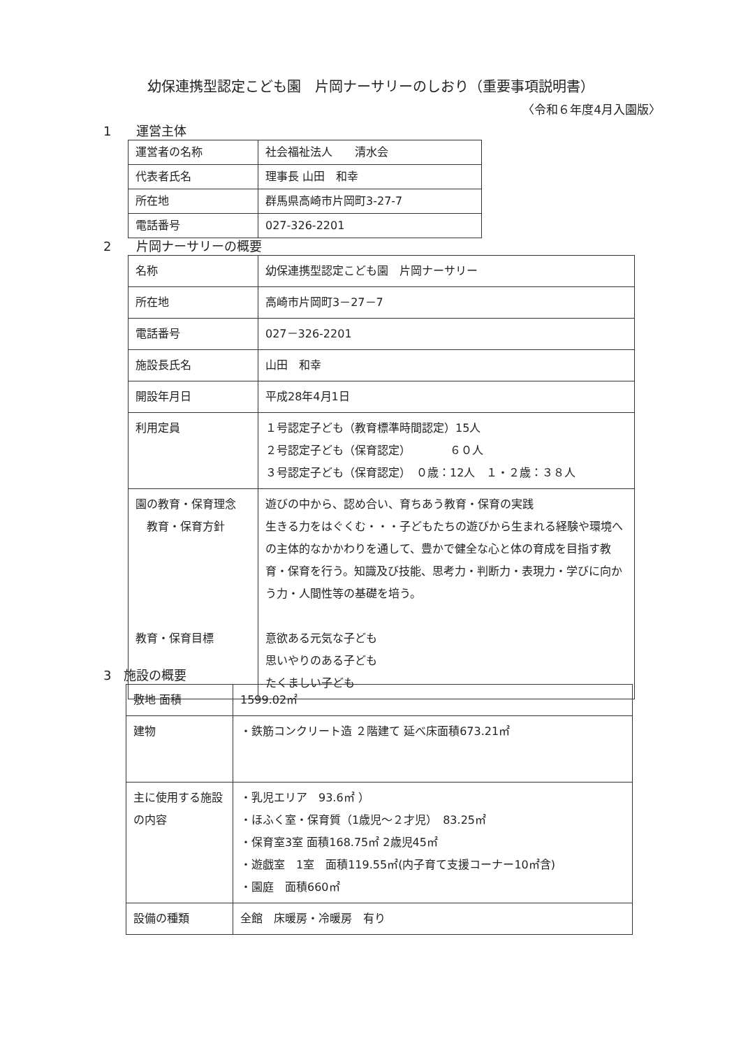幼保連携型認定こども園　片岡ナーサリーのしおり（重要事項説明書）
〈令和６年度4月入園版〉
1　　運営主体
| 運営者の名称 | 社会福祉法人 清水会 |
| 代表者氏名 | 理事長 山田 和幸 |
| 所在地 | 群馬県高崎市片岡町3-27-7 |
| 電話番号 | 027-326-2201 |
2　　片岡ナーサリーの概要
| 名称 | 幼保連携型認定こども園 片岡ナーサリー |
| 所在地 | 高崎市片岡町3－27－7 |
| 電話番号 | 027－326-2201 |
| 施設長氏名 | 山田 和幸 |
| 開設年月日 | 平成28年4月1日 |
| 利用定員 | １号認定子ども（教育標準時間認定）15人 ２号認定子ども（保育認定） ６０人 ３号認定子ども（保育認定） ０歳：12人 １・２歳：３８人 |
| 園の教育・保育理念 教育・保育方針 教育・保育目標 | 遊びの中から、認め合い、育ちあう教育・保育の実践 生きる力をはぐくむ・・・子どもたちの遊びから生まれる経験や環境への主体的なかかわりを通して、豊かで健全な心と体の育成を目指す教育・保育を行う。知識及び技能、思考力・判断力・表現力・学びに向かう力・人間性等の基礎を培う。 意欲ある元気な子ども 思いやりのある子ども たくましい子ども |
3　施設の概要
| 敷地 面積 | 1599.02㎡ |
| 建物 | ・鉄筋コンクリート造 ２階建て 延べ床面積673.21㎡ |
| 主に使用する施設の内容 | ・乳児エリア 93.6㎡ ） ・ほふく室・保育質（1歳児～２才児） 83.25㎡ ・保育室3室 面積168.75㎡ 2歳児45㎡ ・遊戯室 1室 面積119.55㎡(内子育て支援コーナー10㎡含) ・園庭 面積660㎡ |
| 設備の種類 | 全館 床暖房・冷暖房 有り |